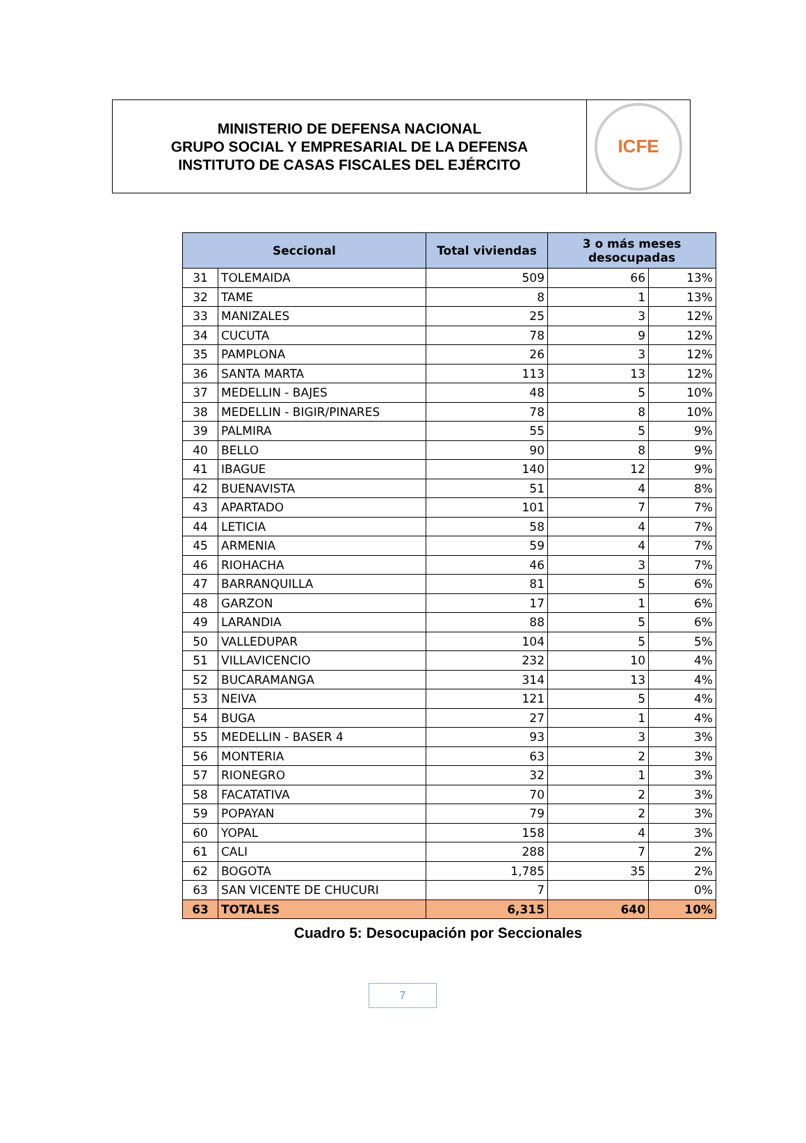MINISTERIO DE DEFENSA NACIONAL
GRUPO SOCIAL Y EMPRESARIAL DE LA DEFENSA
INSTITUTO DE CASAS FISCALES DEL EJÉRCITO
ICFE
| Seccional | | Total viviendas | 3 o más meses desocupadas | |
| --- | --- | --- | --- | --- |
| 31 | TOLEMAIDA | 509 | 66 | 13% |
| 32 | TAME | 8 | 1 | 13% |
| 33 | MANIZALES | 25 | 3 | 12% |
| 34 | CUCUTA | 78 | 9 | 12% |
| 35 | PAMPLONA | 26 | 3 | 12% |
| 36 | SANTA MARTA | 113 | 13 | 12% |
| 37 | MEDELLIN - BAJES | 48 | 5 | 10% |
| 38 | MEDELLIN - BIGIR/PINARES | 78 | 8 | 10% |
| 39 | PALMIRA | 55 | 5 | 9% |
| 40 | BELLO | 90 | 8 | 9% |
| 41 | IBAGUE | 140 | 12 | 9% |
| 42 | BUENAVISTA | 51 | 4 | 8% |
| 43 | APARTADO | 101 | 7 | 7% |
| 44 | LETICIA | 58 | 4 | 7% |
| 45 | ARMENIA | 59 | 4 | 7% |
| 46 | RIOHACHA | 46 | 3 | 7% |
| 47 | BARRANQUILLA | 81 | 5 | 6% |
| 48 | GARZON | 17 | 1 | 6% |
| 49 | LARANDIA | 88 | 5 | 6% |
| 50 | VALLEDUPAR | 104 | 5 | 5% |
| 51 | VILLAVICENCIO | 232 | 10 | 4% |
| 52 | BUCARAMANGA | 314 | 13 | 4% |
| 53 | NEIVA | 121 | 5 | 4% |
| 54 | BUGA | 27 | 1 | 4% |
| 55 | MEDELLIN - BASER 4 | 93 | 3 | 3% |
| 56 | MONTERIA | 63 | 2 | 3% |
| 57 | RIONEGRO | 32 | 1 | 3% |
| 58 | FACATATIVA | 70 | 2 | 3% |
| 59 | POPAYAN | 79 | 2 | 3% |
| 60 | YOPAL | 158 | 4 | 3% |
| 61 | CALI | 288 | 7 | 2% |
| 62 | BOGOTA | 1,785 | 35 | 2% |
| 63 | SAN VICENTE DE CHUCURI | 7 | | 0% |
| 63 | TOTALES | 6,315 | 640 | 10% |
Cuadro 5: Desocupación por Seccionales
7